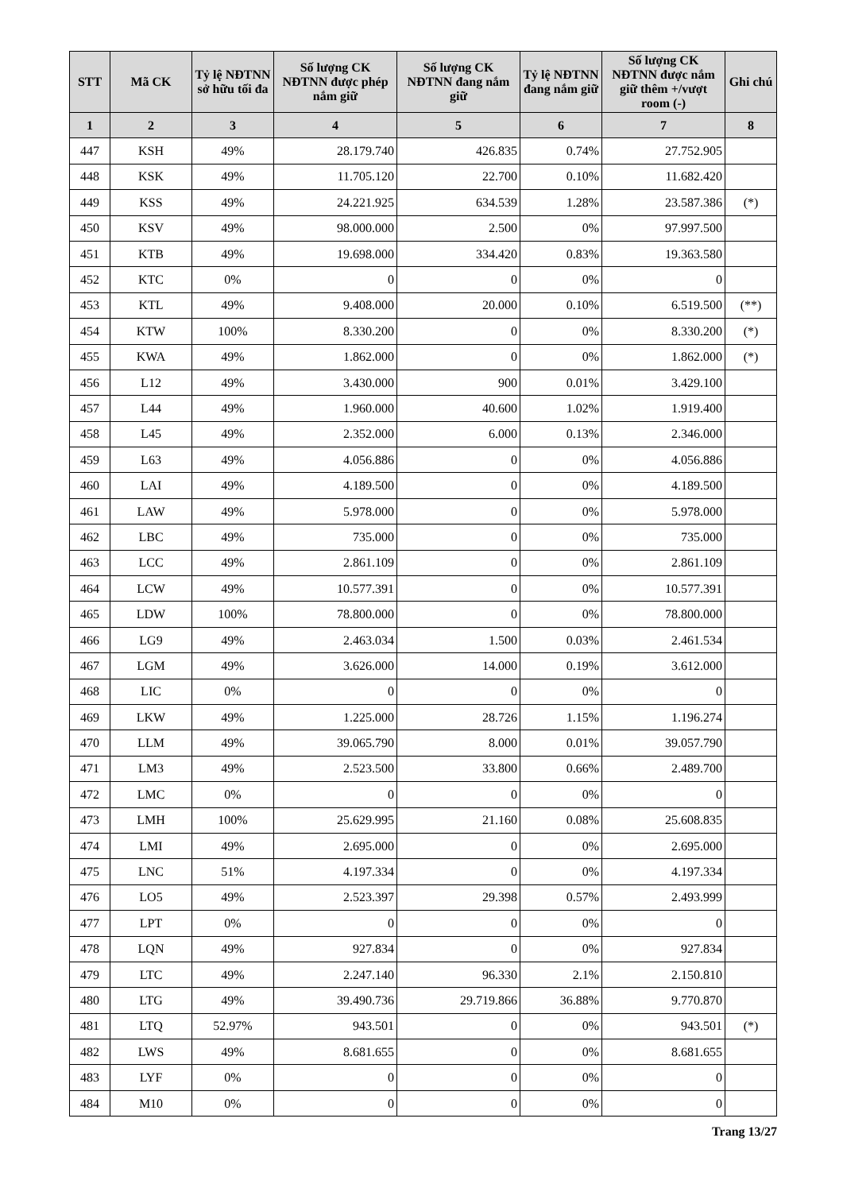| STT | Mã CK | Tỷ lệ NĐTNN sở hữu tối đa | Số lượng CK NĐTNN được phép nắm giữ | Số lượng CK NĐTNN đang nắm giữ | Tỷ lệ NĐTNN đang nắm giữ | Số lượng CK NĐTNN được nắm giữ thêm +/vượt room (-) | Ghi chú |
| --- | --- | --- | --- | --- | --- | --- | --- |
| 1 | 2 | 3 | 4 | 5 | 6 | 7 | 8 |
| 447 | KSH | 49% | 28.179.740 | 426.835 | 0.74% | 27.752.905 | |
| 448 | KSK | 49% | 11.705.120 | 22.700 | 0.10% | 11.682.420 | |
| 449 | KSS | 49% | 24.221.925 | 634.539 | 1.28% | 23.587.386 | (*) |
| 450 | KSV | 49% | 98.000.000 | 2.500 | 0% | 97.997.500 | |
| 451 | KTB | 49% | 19.698.000 | 334.420 | 0.83% | 19.363.580 | |
| 452 | KTC | 0% | 0 | 0 | 0% | 0 | |
| 453 | KTL | 49% | 9.408.000 | 20.000 | 0.10% | 6.519.500 | (**) |
| 454 | KTW | 100% | 8.330.200 | 0 | 0% | 8.330.200 | (*) |
| 455 | KWA | 49% | 1.862.000 | 0 | 0% | 1.862.000 | (*) |
| 456 | L12 | 49% | 3.430.000 | 900 | 0.01% | 3.429.100 | |
| 457 | L44 | 49% | 1.960.000 | 40.600 | 1.02% | 1.919.400 | |
| 458 | L45 | 49% | 2.352.000 | 6.000 | 0.13% | 2.346.000 | |
| 459 | L63 | 49% | 4.056.886 | 0 | 0% | 4.056.886 | |
| 460 | LAI | 49% | 4.189.500 | 0 | 0% | 4.189.500 | |
| 461 | LAW | 49% | 5.978.000 | 0 | 0% | 5.978.000 | |
| 462 | LBC | 49% | 735.000 | 0 | 0% | 735.000 | |
| 463 | LCC | 49% | 2.861.109 | 0 | 0% | 2.861.109 | |
| 464 | LCW | 49% | 10.577.391 | 0 | 0% | 10.577.391 | |
| 465 | LDW | 100% | 78.800.000 | 0 | 0% | 78.800.000 | |
| 466 | LG9 | 49% | 2.463.034 | 1.500 | 0.03% | 2.461.534 | |
| 467 | LGM | 49% | 3.626.000 | 14.000 | 0.19% | 3.612.000 | |
| 468 | LIC | 0% | 0 | 0 | 0% | 0 | |
| 469 | LKW | 49% | 1.225.000 | 28.726 | 1.15% | 1.196.274 | |
| 470 | LLM | 49% | 39.065.790 | 8.000 | 0.01% | 39.057.790 | |
| 471 | LM3 | 49% | 2.523.500 | 33.800 | 0.66% | 2.489.700 | |
| 472 | LMC | 0% | 0 | 0 | 0% | 0 | |
| 473 | LMH | 100% | 25.629.995 | 21.160 | 0.08% | 25.608.835 | |
| 474 | LMI | 49% | 2.695.000 | 0 | 0% | 2.695.000 | |
| 475 | LNC | 51% | 4.197.334 | 0 | 0% | 4.197.334 | |
| 476 | LO5 | 49% | 2.523.397 | 29.398 | 0.57% | 2.493.999 | |
| 477 | LPT | 0% | 0 | 0 | 0% | 0 | |
| 478 | LQN | 49% | 927.834 | 0 | 0% | 927.834 | |
| 479 | LTC | 49% | 2.247.140 | 96.330 | 2.1% | 2.150.810 | |
| 480 | LTG | 49% | 39.490.736 | 29.719.866 | 36.88% | 9.770.870 | |
| 481 | LTQ | 52.97% | 943.501 | 0 | 0% | 943.501 | (*) |
| 482 | LWS | 49% | 8.681.655 | 0 | 0% | 8.681.655 | |
| 483 | LYF | 0% | 0 | 0 | 0% | 0 | |
| 484 | M10 | 0% | 0 | 0 | 0% | 0 | |
Trang 13/27